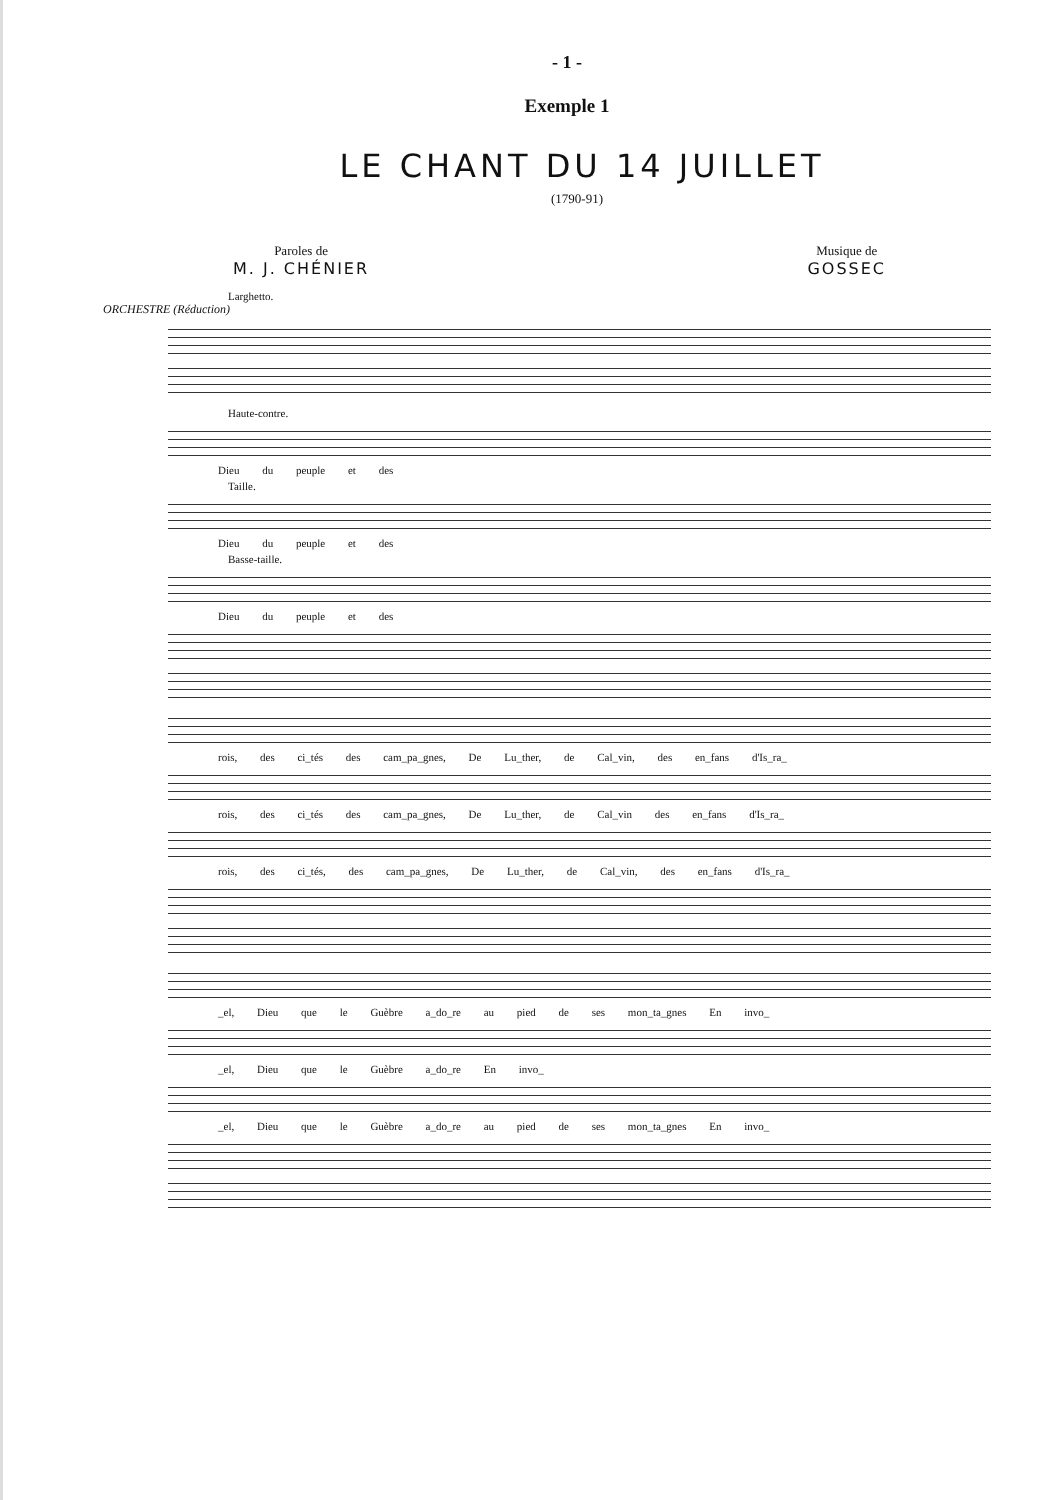- 1 -
Exemple 1
LE CHANT DU 14 JUILLET
(1790-91)
Paroles de
M. J. CHÉNIER
Musique de
GOSSEC
Larghetto.
ORCHESTRE (Réduction)
Haute-contre.
Dieu du peuple et des
Taille.
Dieu du peuple et des
Basse-taille.
Dieu du peuple et des
rois, des ci_tés des cam_pa_gnes, De Lu_ther, de Cal_vin, des en_fans d'Is_ra_
rois, des ci_tés des cam_pa_gnes, De Lu_ther, de Cal_vin des en_fans d'Is_ra_
rois, des ci_tés, des cam_pa_gnes, De Lu_ther, de Cal_vin, des en_fans d'Is_ra_
_el, Dieu que le Guèbre a_do_re au pied de ses mon_ta_gnes En invo_
_el, Dieu que le Guèbre a_do_re En invo_
_el, Dieu que le Guèbre a_do_re au pied de ses mon_ta_gnes En invo_